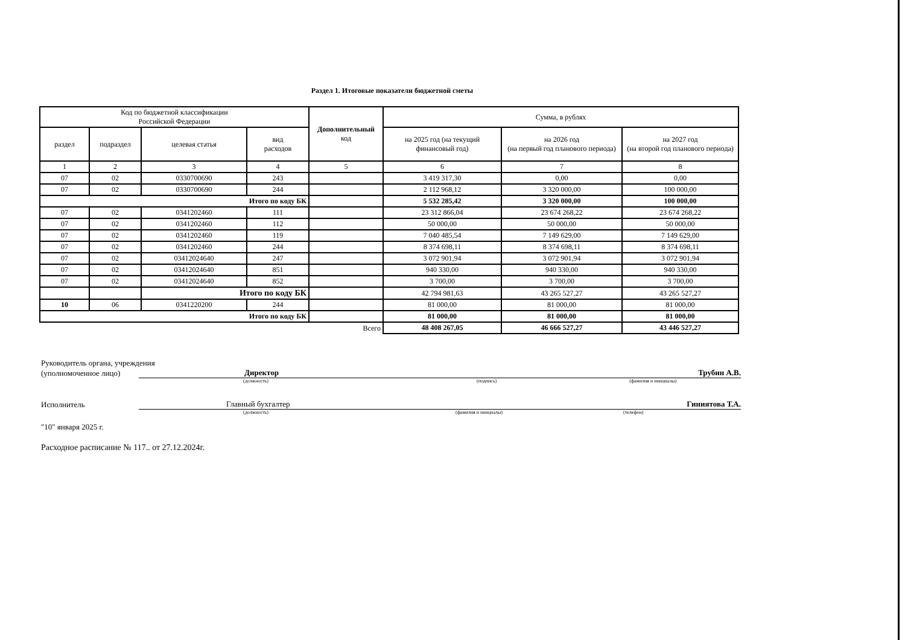Раздел 1. Итоговые показатели бюджетной сметы
| Код по бюджетной классификации Российской Федерации | | | | Дополнительный код | Сумма, в рублях | | |
| --- | --- | --- | --- | --- | --- | --- | --- |
| раздел | подраздел | целевая статья | вид расходов | | на 2025 год (на текущий финансовый год) | на 2026 год (на первый год планового периода) | на 2027 год (на второй год планового периода) |
| 1 | 2 | 3 | 4 | 5 | 6 | 7 | 8 |
| 07 | 02 | 0330700690 | 243 | | 3 419 317,30 | 0,00 | 0,00 |
| 07 | 02 | 0330700690 | 244 | | 2 112 968,12 | 3 320 000,00 | 100 000,00 |
| Итого по коду БК | | | | | 5 532 285,42 | 3 320 000,00 | 100 000,00 |
| 07 | 02 | 0341202460 | 111 | | 23 312 866,04 | 23 674 268,22 | 23 674 268,22 |
| 07 | 02 | 0341202460 | 112 | | 50 000,00 | 50 000,00 | 50 000,00 |
| 07 | 02 | 0341202460 | 119 | | 7 040 485,54 | 7 149 629,00 | 7 149 629,00 |
| 07 | 02 | 0341202460 | 244 | | 8 374 698,11 | 8 374 698,11 | 8 374 698,11 |
| 07 | 02 | 03412024640 | 247 | | 3 072 901,94 | 3 072 901,94 | 3 072 901,94 |
| 07 | 02 | 03412024640 | 851 | | 940 330,00 | 940 330,00 | 940 330,00 |
| 07 | 02 | 03412024640 | 852 | | 3 700,00 | 3 700,00 | 3 700,00 |
| | | Итого по коду БК | | | 42 794 981,63 | 43 265 527,27 | 43 265 527,27 |
| 10 | 06 | 0341220200 | 244 | | 81 000,00 | 81 000,00 | 81 000,00 |
| Итого по коду БК | | | | | 81 000,00 | 81 000,00 | 81 000,00 |
| Всего | | | | | 48 408 267,05 | 46 666 527,27 | 43 446 527,27 |
Руководитель органа, учреждения
(уполномоченное лицо) Директор Трубин А.В.
(должность) (подпись) (фамилия и инициалы)
Исполнитель Главный бухгалтер Гиниятова Т.А.
(должность) (фамилия и инициалы) (телефон)
"10" января 2025 г.
Расходное расписание № 117.. от 27.12.2024г.